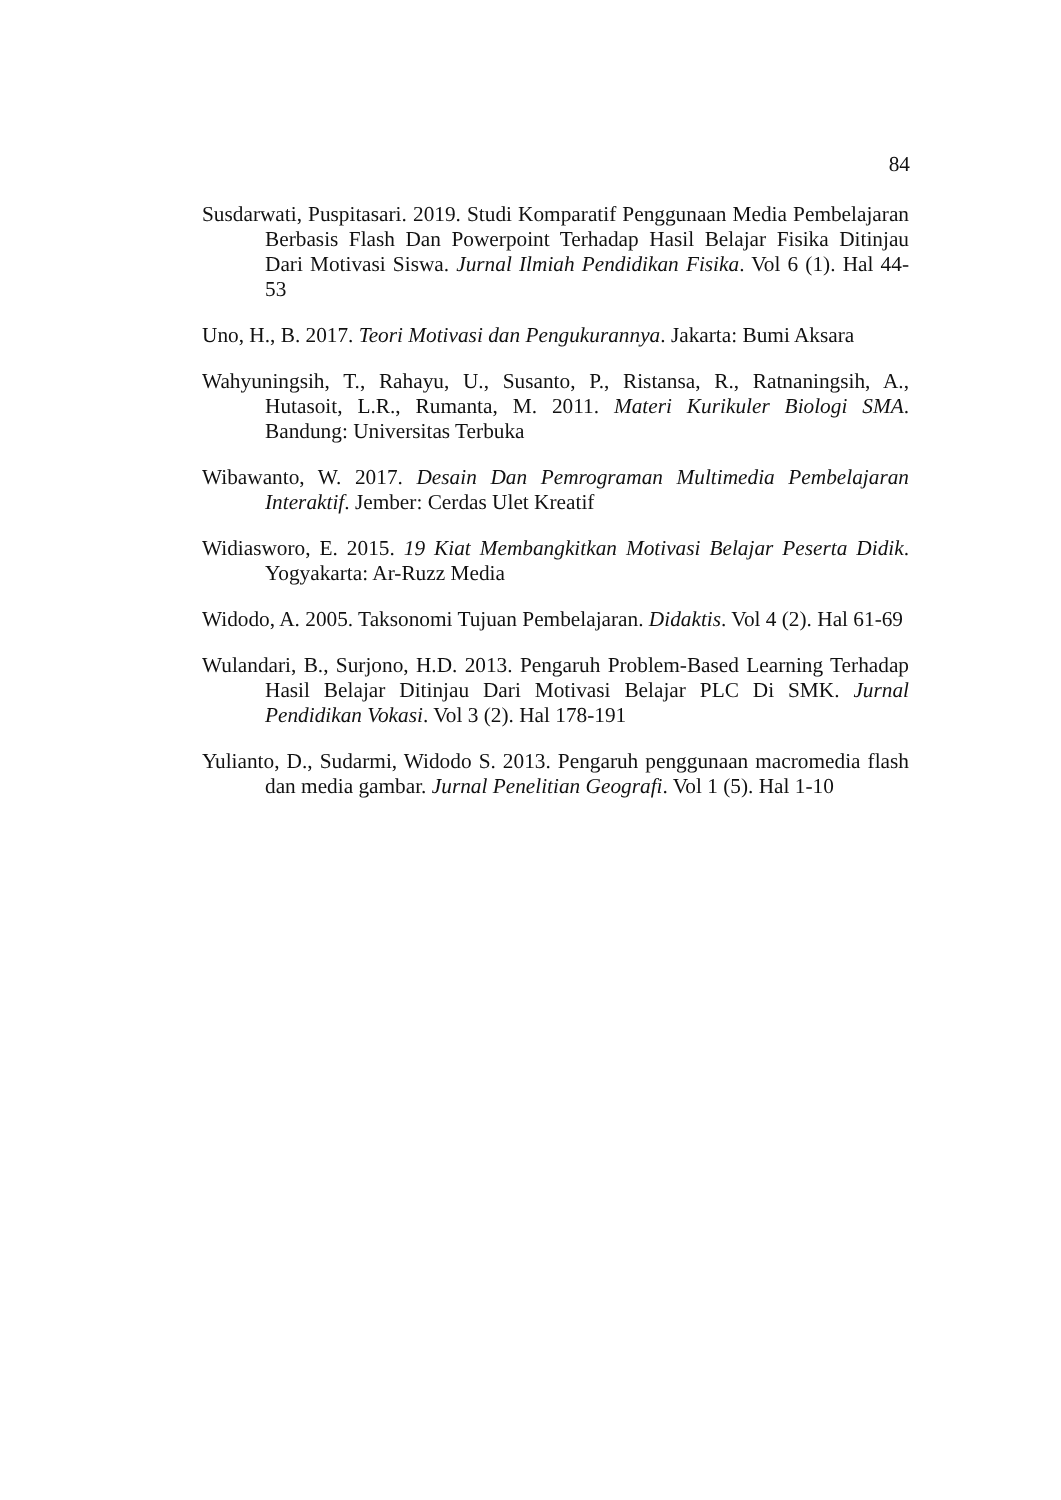84
Susdarwati, Puspitasari. 2019. Studi Komparatif Penggunaan Media Pembelajaran Berbasis Flash Dan Powerpoint Terhadap Hasil Belajar Fisika Ditinjau Dari Motivasi Siswa. Jurnal Ilmiah Pendidikan Fisika. Vol 6 (1). Hal 44-53
Uno, H., B. 2017. Teori Motivasi dan Pengukurannya. Jakarta: Bumi Aksara
Wahyuningsih, T., Rahayu, U., Susanto, P., Ristansa, R., Ratnaningsih, A., Hutasoit, L.R., Rumanta, M. 2011. Materi Kurikuler Biologi SMA. Bandung: Universitas Terbuka
Wibawanto, W. 2017. Desain Dan Pemrograman Multimedia Pembelajaran Interaktif. Jember: Cerdas Ulet Kreatif
Widiasworo, E. 2015. 19 Kiat Membangkitkan Motivasi Belajar Peserta Didik. Yogyakarta: Ar-Ruzz Media
Widodo, A. 2005. Taksonomi Tujuan Pembelajaran. Didaktis. Vol 4 (2). Hal 61-69
Wulandari, B., Surjono, H.D. 2013. Pengaruh Problem-Based Learning Terhadap Hasil Belajar Ditinjau Dari Motivasi Belajar PLC Di SMK. Jurnal Pendidikan Vokasi. Vol 3 (2). Hal 178-191
Yulianto, D., Sudarmi, Widodo S. 2013. Pengaruh penggunaan macromedia flash dan media gambar. Jurnal Penelitian Geografi. Vol 1 (5). Hal 1-10